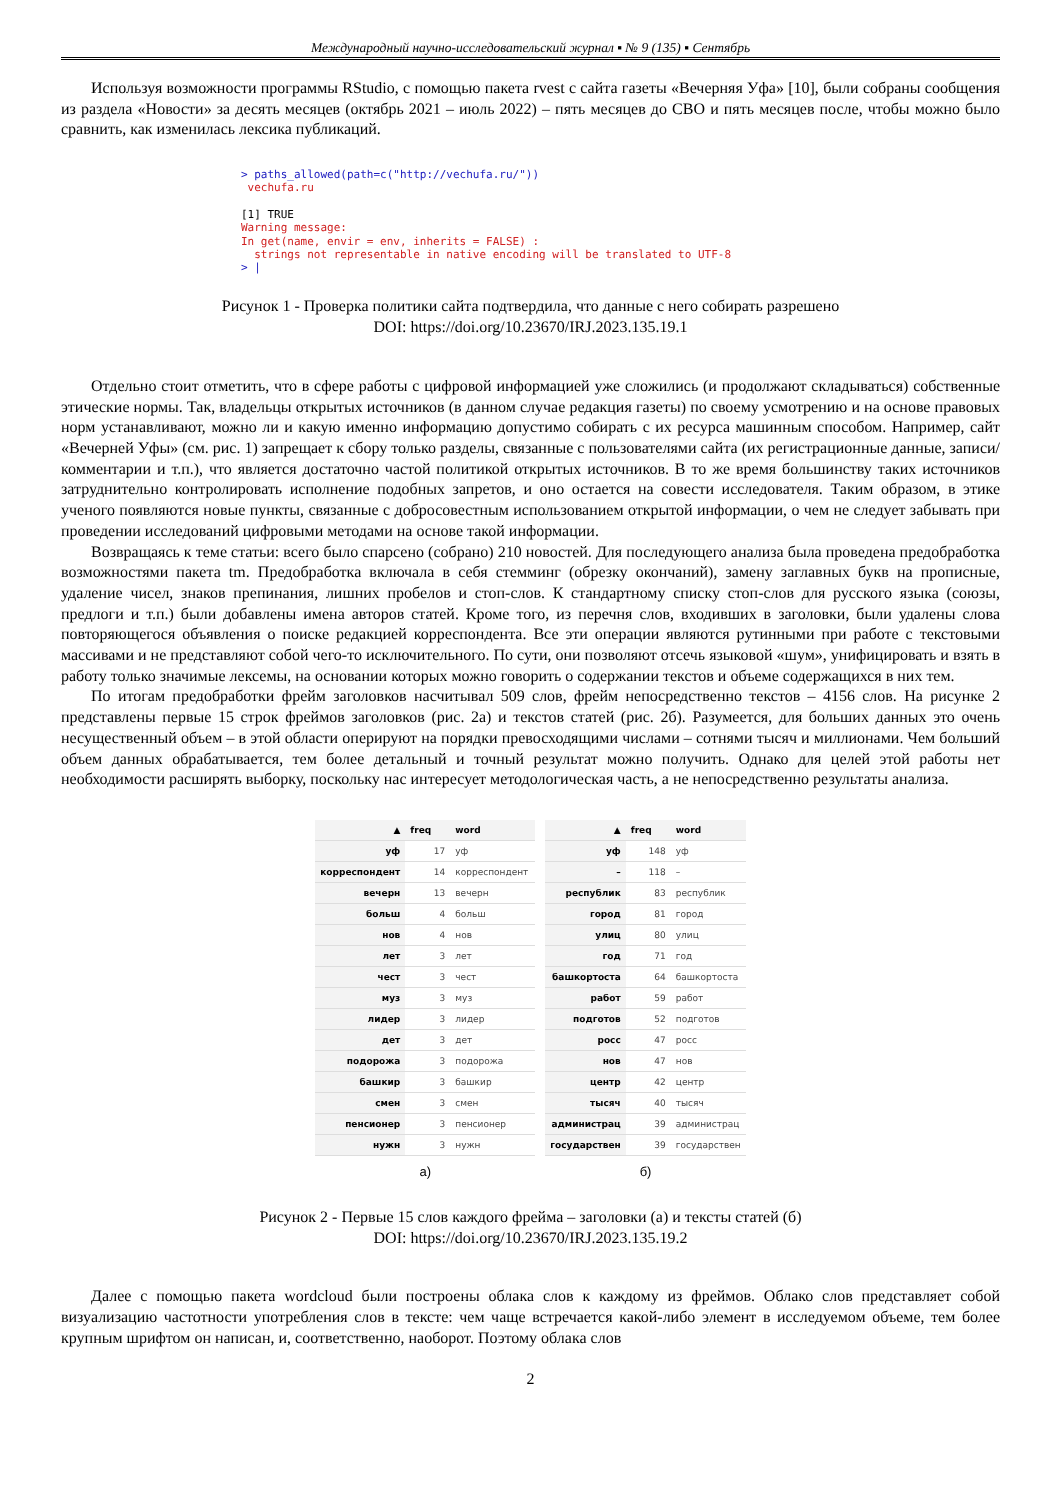Международный научно-исследовательский журнал ▪ № 9 (135) ▪ Сентябрь
Используя возможности программы RStudio, с помощью пакета rvest с сайта газеты «Вечерняя Уфа» [10], были собраны сообщения из раздела «Новости» за десять месяцев (октябрь 2021 – июль 2022) – пять месяцев до СВО и пять месяцев после, чтобы можно было сравнить, как изменилась лексика публикаций.
> paths_allowed(path=c("http://vechufa.ru/")) vechufa.ru [1] TRUE Warning message: In get(name, envir = env, inherits = FALSE) : strings not representable in native encoding will be translated to UTF-8 > |
Рисунок 1 - Проверка политики сайта подтвердила, что данные с него собирать разрешено
DOI: https://doi.org/10.23670/IRJ.2023.135.19.1
Отдельно стоит отметить, что в сфере работы с цифровой информацией уже сложились (и продолжают складываться) собственные этические нормы. Так, владельцы открытых источников (в данном случае редакция газеты) по своему усмотрению и на основе правовых норм устанавливают, можно ли и какую именно информацию допустимо собирать с их ресурса машинным способом. Например, сайт «Вечерней Уфы» (см. рис. 1) запрещает к сбору только разделы, связанные с пользователями сайта (их регистрационные данные, записи/комментарии и т.п.), что является достаточно частой политикой открытых источников. В то же время большинству таких источников затруднительно контролировать исполнение подобных запретов, и оно остается на совести исследователя. Таким образом, в этике ученого появляются новые пункты, связанные с добросовестным использованием открытой информации, о чем не следует забывать при проведении исследований цифровыми методами на основе такой информации.
Возвращаясь к теме статьи: всего было спарсено (собрано) 210 новостей. Для последующего анализа была проведена предобработка возможностями пакета tm. Предобработка включала в себя стемминг (обрезку окончаний), замену заглавных букв на прописные, удаление чисел, знаков препинания, лишних пробелов и стоп-слов. К стандартному списку стоп-слов для русского языка (союзы, предлоги и т.п.) были добавлены имена авторов статей. Кроме того, из перечня слов, входивших в заголовки, были удалены слова повторяющегося объявления о поиске редакцией корреспондента. Все эти операции являются рутинными при работе с текстовыми массивами и не представляют собой чего-то исключительного. По сути, они позволяют отсечь языковой «шум», унифицировать и взять в работу только значимые лексемы, на основании которых можно говорить о содержании текстов и объеме содержащихся в них тем.
По итогам предобработки фрейм заголовков насчитывал 509 слов, фрейм непосредственно текстов – 4156 слов. На рисунке 2 представлены первые 15 строк фреймов заголовков (рис. 2а) и текстов статей (рис. 2б). Разумеется, для больших данных это очень несущественный объем – в этой области оперируют на порядки превосходящими числами – сотнями тысяч и миллионами. Чем больший объем данных обрабатывается, тем более детальный и точный результат можно получить. Однако для целей этой работы нет необходимости расширять выборку, поскольку нас интересует методологическая часть, а не непосредственно результаты анализа.
| ▲ | freq | word |
| --- | --- | --- |
| уф | 17 | уф |
| корреспондент | 14 | корреспондент |
| вечерн | 13 | вечерн |
| больш | 4 | больш |
| нов | 4 | нов |
| лет | 3 | лет |
| чест | 3 | чест |
| муз | 3 | муз |
| лидер | 3 | лидер |
| дет | 3 | дет |
| подорожа | 3 | подорожа |
| башкир | 3 | башкир |
| смен | 3 | смен |
| пенсионер | 3 | пенсионер |
| нужн | 3 | нужн |
а)
| ▲ | freq | word |
| --- | --- | --- |
| уф | 148 | уф |
| – | 118 | – |
| республик | 83 | республик |
| город | 81 | город |
| улиц | 80 | улиц |
| год | 71 | год |
| башкортоста | 64 | башкортоста |
| работ | 59 | работ |
| подготов | 52 | подготов |
| росс | 47 | росс |
| нов | 47 | нов |
| центр | 42 | центр |
| тысяч | 40 | тысяч |
| администрац | 39 | администрац |
| государствен | 39 | государствен |
б)
Рисунок 2 - Первые 15 слов каждого фрейма – заголовки (а) и тексты статей (б)
DOI: https://doi.org/10.23670/IRJ.2023.135.19.2
Далее с помощью пакета wordcloud были построены облака слов к каждому из фреймов. Облако слов представляет собой визуализацию частотности употребления слов в тексте: чем чаще встречается какой-либо элемент в исследуемом объеме, тем более крупным шрифтом он написан, и, соответственно, наоборот. Поэтому облака слов
2